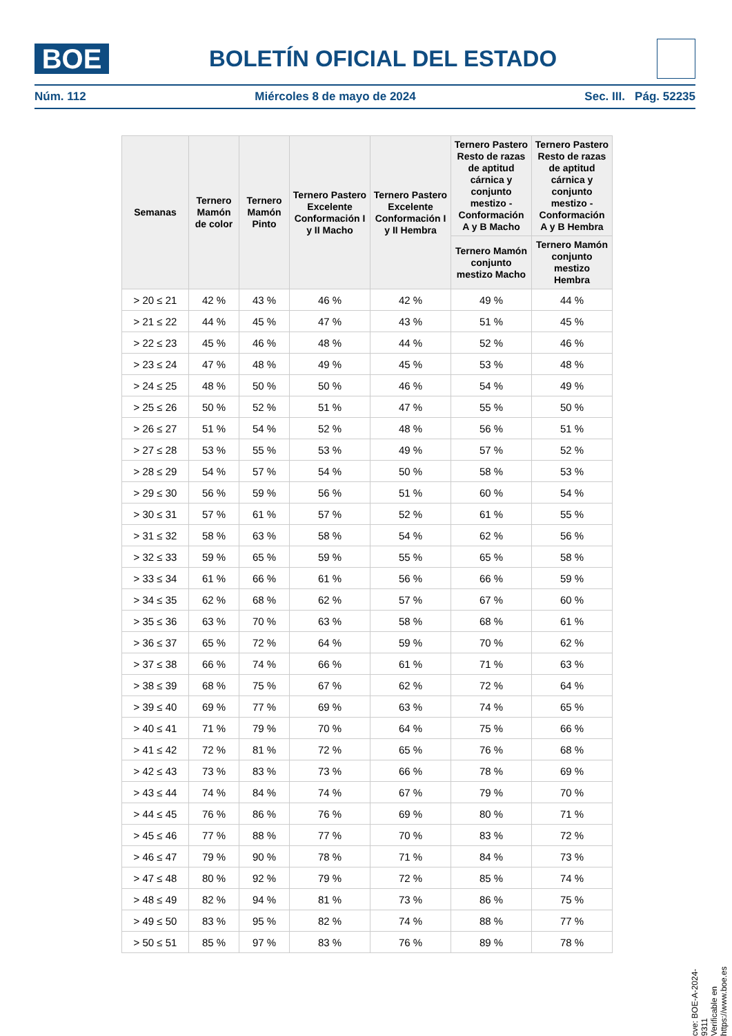BOE
BOLETÍN OFICIAL DEL ESTADO
Núm. 112 Miércoles 8 de mayo de 2024 Sec. III. Pág. 52235
| Semanas | Ternero Mamón de color | Ternero Mamón Pinto | Ternero Pastero Excelente Conformación I y II Macho | Ternero Pastero Excelente Conformación I y II Hembra | Ternero Pastero Resto de razas de aptitud cárnica y conjunto mestizo - Conformación A y B Macho | Ternero Pastero Resto de razas de aptitud cárnica y conjunto mestizo - Conformación A y B Hembra |
| --- | --- | --- | --- | --- | --- | --- |
| | | | | | Ternero Mamón conjunto mestizo Macho | Ternero Mamón conjunto mestizo Hembra |
| > 20 ≤ 21 | 42 % | 43 % | 46 % | 42 % | 49 % | 44 % |
| > 21 ≤ 22 | 44 % | 45 % | 47 % | 43 % | 51 % | 45 % |
| > 22 ≤ 23 | 45 % | 46 % | 48 % | 44 % | 52 % | 46 % |
| > 23 ≤ 24 | 47 % | 48 % | 49 % | 45 % | 53 % | 48 % |
| > 24 ≤ 25 | 48 % | 50 % | 50 % | 46 % | 54 % | 49 % |
| > 25 ≤ 26 | 50 % | 52 % | 51 % | 47 % | 55 % | 50 % |
| > 26 ≤ 27 | 51 % | 54 % | 52 % | 48 % | 56 % | 51 % |
| > 27 ≤ 28 | 53 % | 55 % | 53 % | 49 % | 57 % | 52 % |
| > 28 ≤ 29 | 54 % | 57 % | 54 % | 50 % | 58 % | 53 % |
| > 29 ≤ 30 | 56 % | 59 % | 56 % | 51 % | 60 % | 54 % |
| > 30 ≤ 31 | 57 % | 61 % | 57 % | 52 % | 61 % | 55 % |
| > 31 ≤ 32 | 58 % | 63 % | 58 % | 54 % | 62 % | 56 % |
| > 32 ≤ 33 | 59 % | 65 % | 59 % | 55 % | 65 % | 58 % |
| > 33 ≤ 34 | 61 % | 66 % | 61 % | 56 % | 66 % | 59 % |
| > 34 ≤ 35 | 62 % | 68 % | 62 % | 57 % | 67 % | 60 % |
| > 35 ≤ 36 | 63 % | 70 % | 63 % | 58 % | 68 % | 61 % |
| > 36 ≤ 37 | 65 % | 72 % | 64 % | 59 % | 70 % | 62 % |
| > 37 ≤ 38 | 66 % | 74 % | 66 % | 61 % | 71 % | 63 % |
| > 38 ≤ 39 | 68 % | 75 % | 67 % | 62 % | 72 % | 64 % |
| > 39 ≤ 40 | 69 % | 77 % | 69 % | 63 % | 74 % | 65 % |
| > 40 ≤ 41 | 71 % | 79 % | 70 % | 64 % | 75 % | 66 % |
| > 41 ≤ 42 | 72 % | 81 % | 72 % | 65 % | 76 % | 68 % |
| > 42 ≤ 43 | 73 % | 83 % | 73 % | 66 % | 78 % | 69 % |
| > 43 ≤ 44 | 74 % | 84 % | 74 % | 67 % | 79 % | 70 % |
| > 44 ≤ 45 | 76 % | 86 % | 76 % | 69 % | 80 % | 71 % |
| > 45 ≤ 46 | 77 % | 88 % | 77 % | 70 % | 83 % | 72 % |
| > 46 ≤ 47 | 79 % | 90 % | 78 % | 71 % | 84 % | 73 % |
| > 47 ≤ 48 | 80 % | 92 % | 79 % | 72 % | 85 % | 74 % |
| > 48 ≤ 49 | 82 % | 94 % | 81 % | 73 % | 86 % | 75 % |
| > 49 ≤ 50 | 83 % | 95 % | 82 % | 74 % | 88 % | 77 % |
| > 50 ≤ 51 | 85 % | 97 % | 83 % | 76 % | 89 % | 78 % |
cve: BOE-A-2024-9311
Verificable en https://www.boe.es